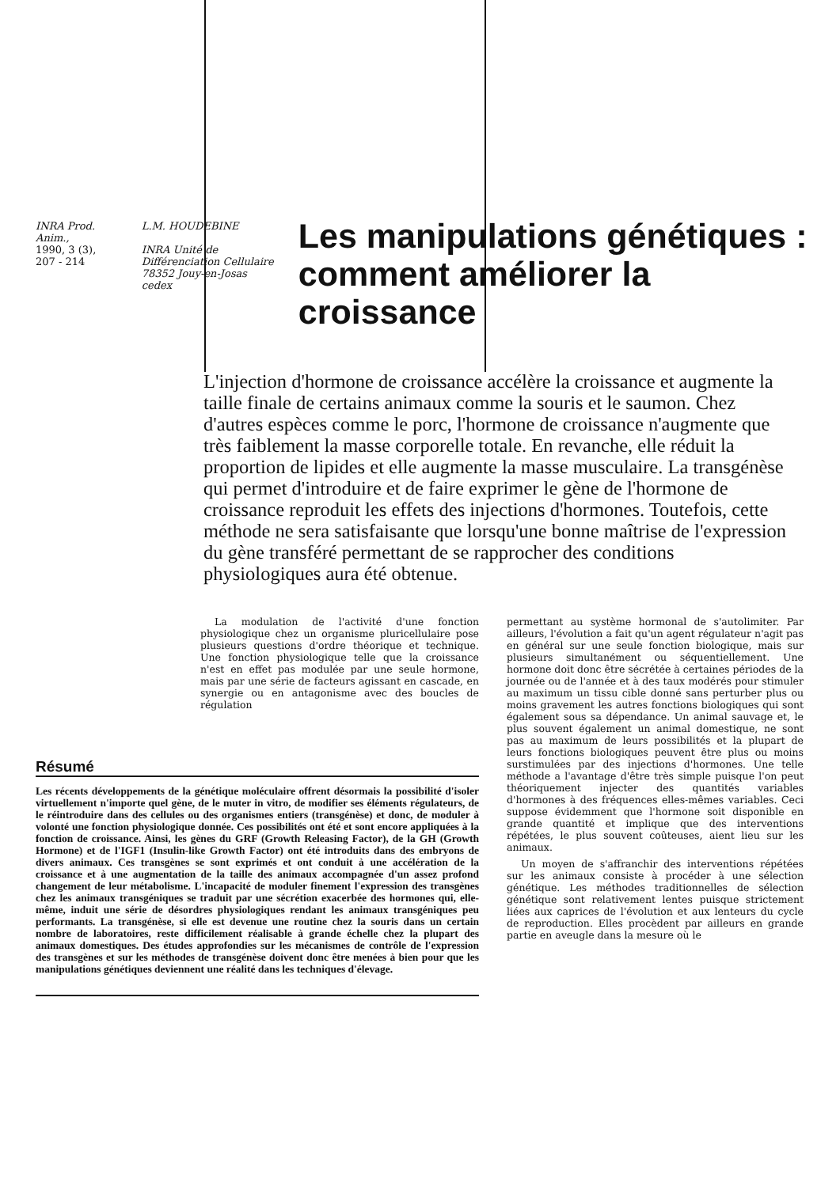INRA Prod. Anim.,
1990, 3 (3), 207 - 214
L.M. HOUDEBINE
INRA Unité de Différenciation Cellulaire
78352 Jouy-en-Josas cedex
Les manipulations génétiques : comment améliorer la croissance
L'injection d'hormone de croissance accélère la croissance et augmente la taille finale de certains animaux comme la souris et le saumon. Chez d'autres espèces comme le porc, l'hormone de croissance n'augmente que très faiblement la masse corporelle totale. En revanche, elle réduit la proportion de lipides et elle augmente la masse musculaire. La transgénèse qui permet d'introduire et de faire exprimer le gène de l'hormone de croissance reproduit les effets des injections d'hormones. Toutefois, cette méthode ne sera satisfaisante que lorsqu'une bonne maîtrise de l'expression du gène transféré permettant de se rapprocher des conditions physiologiques aura été obtenue.
La modulation de l'activité d'une fonction physiologique chez un organisme pluricellulaire pose plusieurs questions d'ordre théorique et technique. Une fonction physiologique telle que la croissance n'est en effet pas modulée par une seule hormone, mais par une série de facteurs agissant en cascade, en synergie ou en antagonisme avec des boucles de régulation
Résumé
Les récents développements de la génétique moléculaire offrent désormais la possibilité d'isoler virtuellement n'importe quel gène, de le muter in vitro, de modifier ses éléments régulateurs, de le réintroduire dans des cellules ou des organismes entiers (transgénèse) et donc, de moduler à volonté une fonction physiologique donnée. Ces possibilités ont été et sont encore appliquées à la fonction de croissance. Ainsi, les gènes du GRF (Growth Releasing Factor), de la GH (Growth Hormone) et de l'IGF1 (Insulin-like Growth Factor) ont été introduits dans des embryons de divers animaux. Ces transgènes se sont exprimés et ont conduit à une accélération de la croissance et à une augmentation de la taille des animaux accompagnée d'un assez profond changement de leur métabolisme. L'incapacité de moduler finement l'expression des transgènes chez les animaux transgéniques se traduit par une sécrétion exacerbée des hormones qui, elle-même, induit une série de désordres physiologiques rendant les animaux transgéniques peu performants. La transgénèse, si elle est devenue une routine chez la souris dans un certain nombre de laboratoires, reste difficilement réalisable à grande échelle chez la plupart des animaux domestiques. Des études approfondies sur les mécanismes de contrôle de l'expression des transgènes et sur les méthodes de transgénèse doivent donc être menées à bien pour que les manipulations génétiques deviennent une réalité dans les techniques d'élevage.
permettant au système hormonal de s'autolimiter. Par ailleurs, l'évolution a fait qu'un agent régulateur n'agit pas en général sur une seule fonction biologique, mais sur plusieurs simultanément ou séquentiellement. Une hormone doit donc être sécrétée à certaines périodes de la journée ou de l'année et à des taux modérés pour stimuler au maximum un tissu cible donné sans perturber plus ou moins gravement les autres fonctions biologiques qui sont également sous sa dépendance. Un animal sauvage et, le plus souvent également un animal domestique, ne sont pas au maximum de leurs possibilités et la plupart de leurs fonctions biologiques peuvent être plus ou moins surstimulées par des injections d'hormones. Une telle méthode a l'avantage d'être très simple puisque l'on peut théoriquement injecter des quantités variables d'hormones à des fréquences elles-mêmes variables. Ceci suppose évidemment que l'hormone soit disponible en grande quantité et implique que des interventions répétées, le plus souvent coûteuses, aient lieu sur les animaux.
Un moyen de s'affranchir des interventions répétées sur les animaux consiste à procéder à une sélection génétique. Les méthodes traditionnelles de sélection génétique sont relativement lentes puisque strictement liées aux caprices de l'évolution et aux lenteurs du cycle de reproduction. Elles procèdent par ailleurs en grande partie en aveugle dans la mesure où le